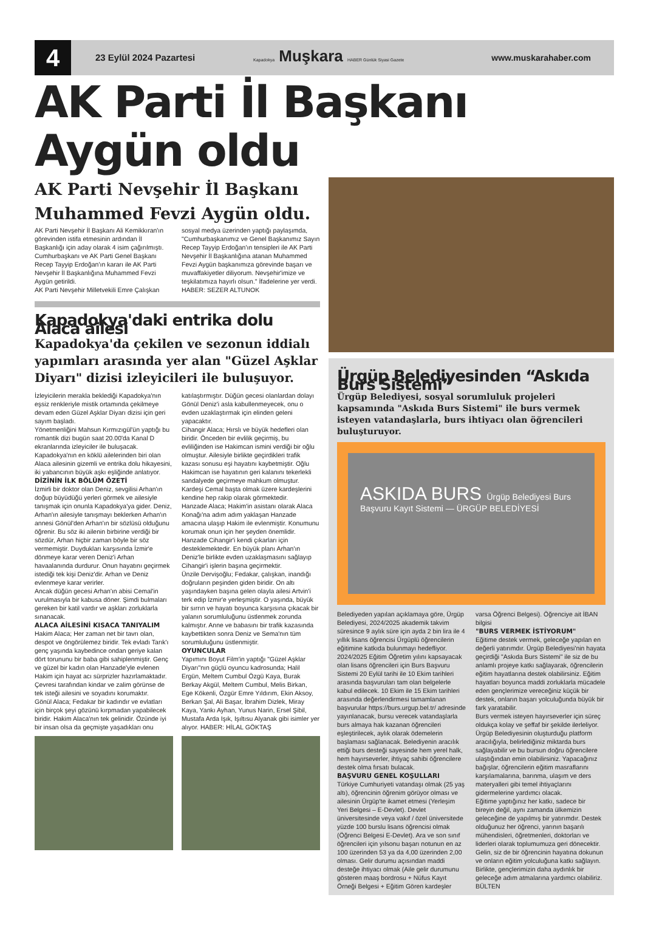4
23 Eylül 2024 Pazartesi
Kapadokya Muşkara HABER Günlük Siyasi Gazete
www.muskarahaber.com
AK Parti İl Başkanı Aygün oldu
AK Parti Nevşehir İl Başkanı Muhammed Fevzi Aygün oldu.
AK Parti Nevşehir İl Başkanı Ali Kemikkıran'ın görevinden istifa etmesinin ardından İl Başkanlığı için aday olarak 4 isim çağırılmıştı. Cumhurbaşkanı ve AK Parti Genel Başkanı Recep Tayyip Erdoğan'ın kararı ile AK Parti Nevşehir İl Başkanlığına Muhammed Fevzi Aygün getirildi.
AK Parti Nevşehir Milletvekili Emre Çalışkan sosyal medya üzerinden yaptığı paylaşımda, "Cumhurbaşkanımız ve Genel Başkanımız Sayın Recep Tayyip Erdoğan'ın tensipleri ile AK Parti Nevşehir İl Başkanlığına atanan Muhammed Fevzi Aygün başkanımıza görevinde başarı ve muvaffakiyetler diliyorum. Nevşehir'imize ve teşkilatımıza hayırlı olsun." İfadelerine yer verdi. HABER: SEZER ALTUNOK
Kapadokya'daki entrika dolu Alaca ailesi
Kapadokya'da çekilen ve sezonun iddialı yapımları arasında yer alan "Güzel Aşklar Diyarı" dizisi izleyicileri ile buluşuyor.
İzleyicilerin merakla beklediği Kapadokya'nın eşsiz renkleriyle mistik ortamında çekilmeye devam eden Güzel Aşklar Diyarı dizisi için geri sayım başladı.
Yönetmenliğini Mahsun Kırmızıgül'ün yaptığı bu romantik dizi bugün saat 20.00'da Kanal D ekranlarında izleyiciler ile buluşacak. Kapadokya'nın en köklü ailelerinden biri olan Alaca ailesinin gizemli ve entrika dolu hikayesini, iki yabancının büyük aşkı eşliğinde anlatıyor.
DİZİNİN İLK BÖLÜM ÖZETİ
İzmirli bir doktor olan Deniz, sevgilisi Arhan'ın doğup büyüdüğü yerleri görmek ve ailesiyle tanışmak için onunla Kapadokya'ya gider. Deniz, Arhan'ın ailesiyle tanışmayı beklerken Arhan'ın annesi Gönül'den Arhan'ın bir sözlüsü olduğunu öğrenir. Bu söz iki ailenin birbirine verdiği bir sözdür, Arhan hiçbir zaman böyle bir söz vermemiştir. Duydukları karşısında İzmir'e dönmeye karar veren Deniz'i Arhan havaalanında durdurur. Onun hayatını geçirmek istediği tek kişi Deniz'dir. Arhan ve Deniz evlenmeye karar verirler.
Ancak düğün gecesi Arhan'ın abisi Cemal'in vurulmasıyla bir kabusa döner. Şimdi bulmaları gereken bir katil vardır ve aşkları zorluklarla sınanacak.
ALACA AİLESİNİ KISACA TANIYALIM
Hakim Alaca; Her zaman net bir tavrı olan, despot ve öngörülemez biridir. Tek evladı Tarık'ı genç yaşında kaybedince ondan geriye kalan dört torununu bir baba gibi sahiplenmiştir. Genç ve güzel bir kadın olan Hanzade'yle evlenen Hakim için hayat acı sürprizler hazırlamaktadır. Çevresi tarafından kindar ve zalim görünse de tek isteği ailesini ve soyadını korumaktır.
Gönül Alaca; Fedakar bir kadındır ve evlatları için birçok şeyi gözünü kırpmadan yapabilecek biridir. Hakim Alaca'nın tek gelinidir. Özünde iyi bir insan olsa da geçmişte yaşadıkları onu katılaştırmıştır. Düğün gecesi olanlardan dolayı Gönül Deniz'i asla kabullenmeyecek, onu o evden uzaklaştırmak için elinden geleni yapacaktır.
Cihangir Alaca; Hırslı ve büyük hedefleri olan biridir. Önceden bir evlilik geçirmiş, bu evliliğinden ise Hakimcan ismini verdiği bir oğlu olmuştur. Ailesiyle birlikte geçirdikleri trafik kazası sonusu eşi hayatını kaybetmiştir. Oğlu Hakimcan ise hayatının geri kalanını tekerlekli sandalyede geçirmeye mahkum olmuştur. Kardeşi Cemal başta olmak üzere kardeşlerini kendine hep rakip olarak görmektedir.
Hanzade Alaca; Hakim'in asistanı olarak Alaca Konağı'na adım adım yaklaşan Hanzade amacına ulaşıp Hakim ile evlenmiştir. Konumunu korumak onun için her şeyden önemlidir. Hanzade Cihangir'i kendi çıkarları için desteklemektedir. En büyük planı Arhan'ın Deniz'le birlikte evden uzaklaşmasını sağlayıp Cihangir'i işlerin başına geçirmektir.
Ünzile Dervişoğlu; Fedakar, çalışkan, inandığı doğruların peşinden giden biridir. On altı yaşındayken başına gelen olayla ailesi Artvin'i terk edip İzmir'e yerleşmiştir. O yaşında, büyük bir sırrın ve hayatı boyunca karşısına çıkacak bir yalanın sorumluluğunu üstlenmek zorunda kalmıştır. Anne ve babasını bir trafik kazasında kaybettikten sonra Deniz ve Sema'nın tüm sorumluluğunu üstlenmiştir.
OYUNCULAR
Yapımını Boyut Film'in yaptığı "Güzel Aşklar Diyarı"nın güçlü oyuncu kadrosunda; Halil Ergün, Meltem Cumbul Özgü Kaya, Burak Berkay Akgül, Meltem Cumbul, Melis Birkan, Ege Kökenli, Özgür Emre Yıldırım, Ekin Aksoy, Berkan Şal, Ali Başar, İbrahim Dizlek, Miray Kaya, Yankı Ayhan, Yunus Narin, Ersel Şibil, Mustafa Arda Işık, Işıltısu Alyanak gibi isimler yer alıyor. HABER: HİLAL GÖKTAŞ
Ürgüp Belediyesinden “Askıda Burs Sistemi”
Ürgüp Belediyesi, sosyal sorumluluk projeleri kapsamında "Askıda Burs Sistemi" ile burs vermek isteyen vatandaşlarla, burs ihtiyacı olan öğrencileri buluşturuyor.
ASKIDA BURS Ürgüp Belediyesi Burs Başvuru Kayıt Sistemi — ÜRGÜP BELEDİYESİ
Belediyeden yapılan açıklamaya göre, Ürgüp Belediyesi, 2024/2025 akademik takvim süresince 9 aylık süre için ayda 2 bin lira ile 4 yıllık lisans öğrencisi Ürgüplü öğrencilerin eğitimine katkıda bulunmayı hedefliyor. 2024/2025 Eğitim Öğretim yılını kapsayacak olan lisans öğrencileri için Burs Başvuru Sistemi 20 Eylül tarihi ile 10 Ekim tarihleri arasında başvuruları tam olan belgelerle kabul edilecek. 10 Ekim ile 15 Ekim tarihleri arasında değerlendirmesi tamamlanan başvurular https://burs.urgup.bel.tr/ adresinde yayınlanacak, bursu verecek vatandaşlarla burs almaya hak kazanan öğrencileri eşleştirilecek, aylık olarak ödemelerin başlaması sağlanacak. Belediyenin aracılık ettiği burs desteği sayesinde hem yerel halk, hem hayırseverler, ihtiyaç sahibi öğrencilere destek olma fırsatı bulacak.
BAŞVURU GENEL KOŞULLARI
Türkiye Cumhuriyeti vatandaşı olmak (25 yaş altı), öğrencinin öğrenim görüyor olması ve ailesinin Ürgüp'te ikamet etmesi (Yerleşim Yeri Belgesi – E-Devlet). Devlet üniversitesinde veya vakıf / özel üniversitede yüzde 100 burslu lisans öğrencisi olmak (Öğrenci Belgesi E-Devlet). Ara ve son sınıf öğrencileri için yılsonu başarı notunun en az 100 üzerinden 53 ya da 4,00 üzerinden 2,00 olması. Gelir durumu açısından maddi desteğe ihtiyacı olmak (Aile gelir durumunu gösteren maaş bordrosu + Nüfus Kayıt Örneği Belgesi + Eğitim Gören kardeşler varsa Öğrenci Belgesi). Öğrenciye ait İBAN bilgisi
"BURS VERMEK İSTİYORUM"
Eğitime destek vermek, geleceğe yapılan en değerli yatırımdır. Ürgüp Belediyesi'nin hayata geçirdiği "Askıda Burs Sistemi" ile siz de bu anlamlı projeye katkı sağlayarak, öğrencilerin eğitim hayatlarına destek olabilirsiniz. Eğitim hayatları boyunca maddi zorluklarla mücadele eden gençlerimize vereceğiniz küçük bir destek, onların başarı yolculuğunda büyük bir fark yaratabilir.
Burs vermek isteyen hayırseverler için süreç oldukça kolay ve şeffaf bir şekilde ilerleliyor. Ürgüp Belediyesinin oluşturduğu platform aracılığıyla, belirlediğiniz miktarda burs sağlayabilir ve bu bursun doğru öğrencilere ulaştığından emin olabilirsiniz. Yapacağınız bağışlar, öğrencilerin eğitim masraflarını karşılamalarına, barınma, ulaşım ve ders materyalleri gibi temel ihtiyaçlarını gidermelerine yardımcı olacak.
Eğitime yaptığınız her katkı, sadece bir bireyin değil, aynı zamanda ülkemizin geleceğine de yapılmış bir yatırımdır. Destek olduğunuz her öğrenci, yarının başarılı mühendisleri, öğretmenleri, doktorları ve liderleri olarak toplumumuza geri dönecektir. Gelin, siz de bir öğrencinin hayatına dokunun ve onların eğitim yolculuğuna katkı sağlayın. Birlikte, gençlerimizin daha aydınlık bir geleceğe adım atmalarına yardımcı olabiliriz. BÜLTEN